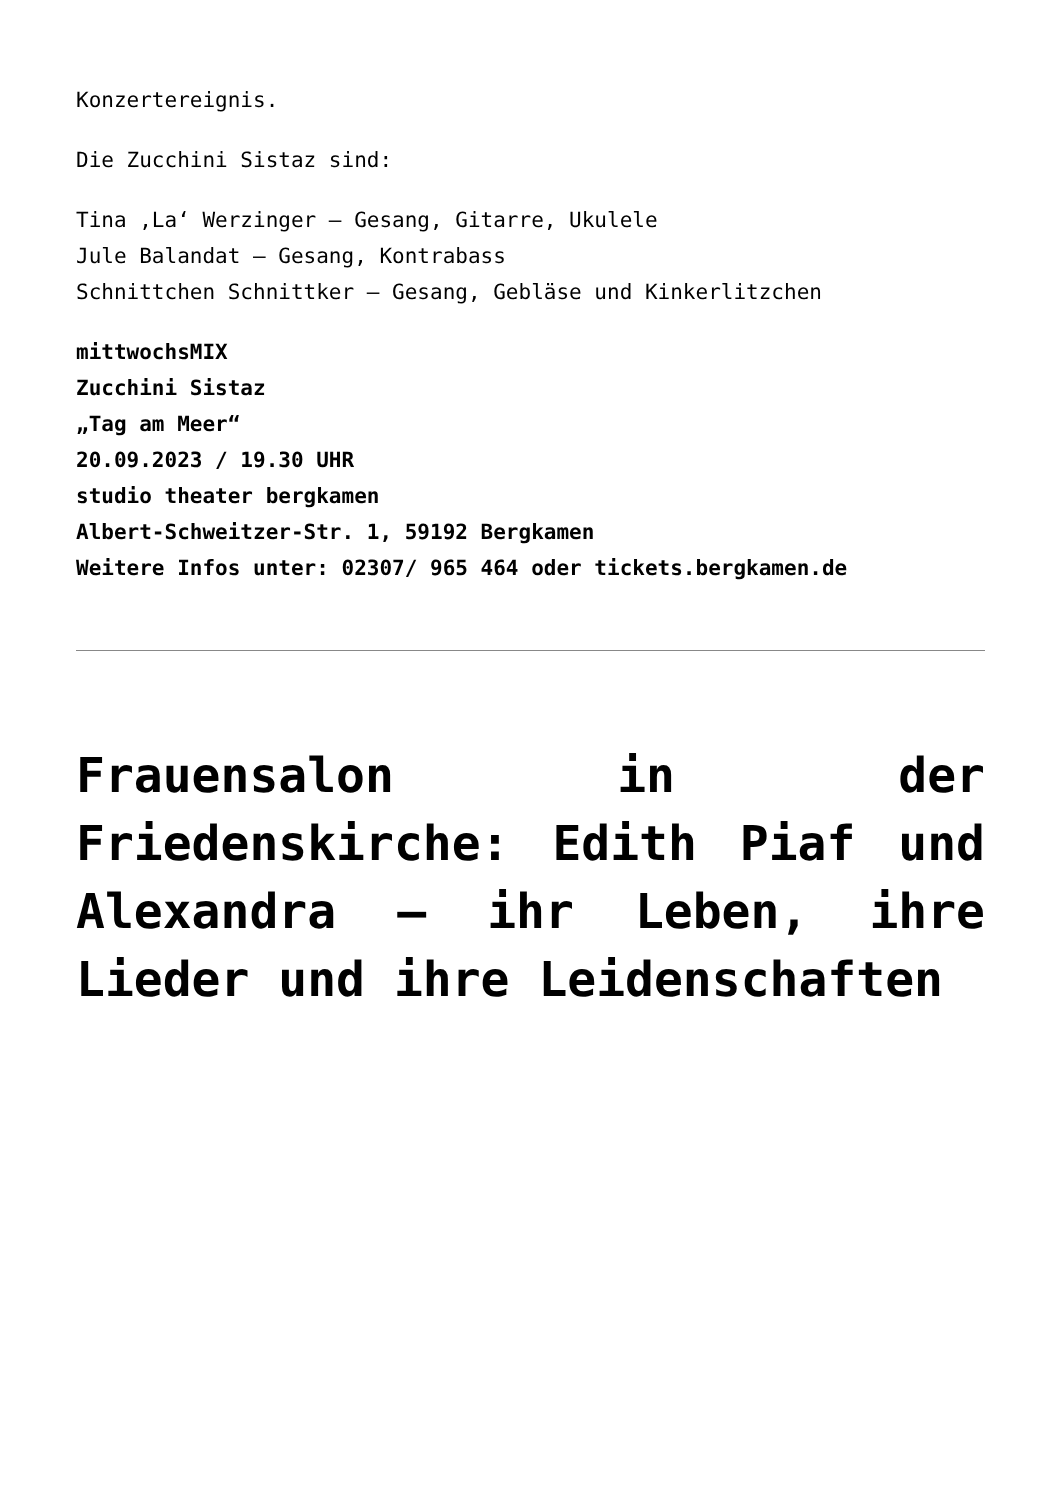Konzertereignis.
Die Zucchini Sistaz sind:
Tina ‚La‘ Werzinger – Gesang, Gitarre, Ukulele
Jule Balandat – Gesang, Kontrabass
Schnittchen Schnittker – Gesang, Gebläse und Kinkerlitzchen
mittwochsMIX
Zucchini Sistaz
„Tag am Meer“
20.09.2023 / 19.30 UHR
studio theater bergkamen
Albert-Schweitzer-Str. 1, 59192 Bergkamen
Weitere Infos unter: 02307/ 965 464 oder tickets.bergkamen.de
Frauensalon in der Friedenskirche: Edith Piaf und Alexandra – ihr Leben, ihre Lieder und ihre Leidenschaften